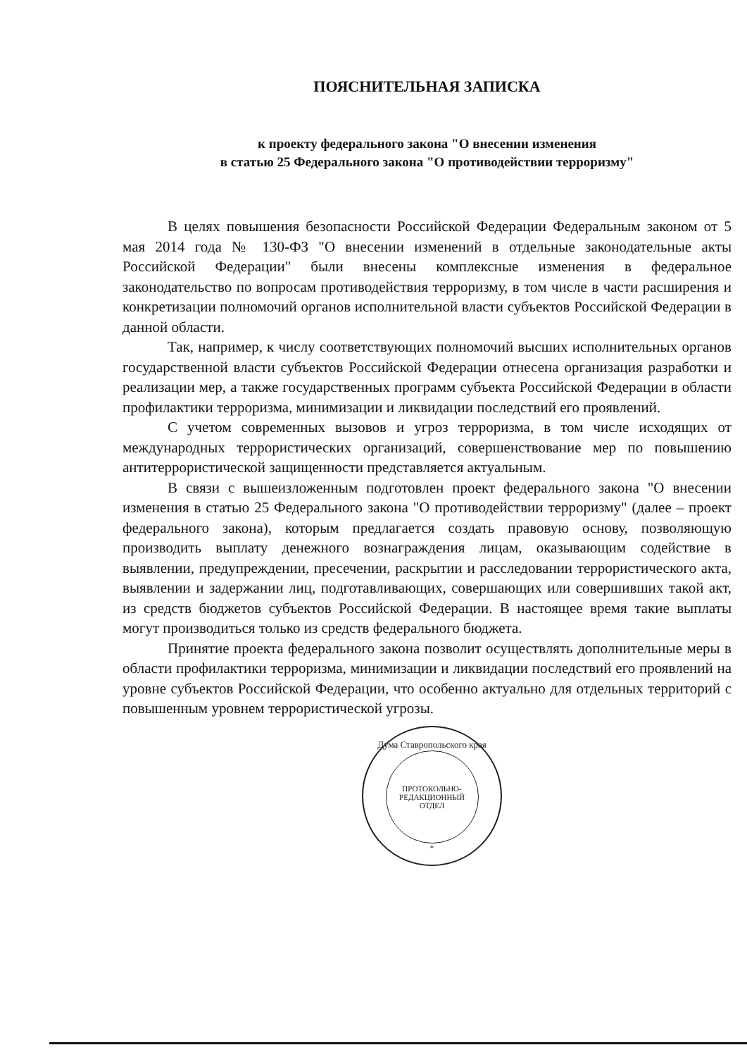ПОЯСНИТЕЛЬНАЯ ЗАПИСКА
к проекту федерального закона "О внесении изменения
в статью 25 Федерального закона "О противодействии терроризму"
В целях повышения безопасности Российской Федерации Федеральным законом от 5 мая 2014 года № 130-ФЗ "О внесении изменений в отдельные законодательные акты Российской Федерации" были внесены комплексные изменения в федеральное законодательство по вопросам противодействия терроризму, в том числе в части расширения и конкретизации полномочий органов исполнительной власти субъектов Российской Федерации в данной области.
Так, например, к числу соответствующих полномочий высших исполнительных органов государственной власти субъектов Российской Федерации отнесена организация разработки и реализации мер, а также государственных программ субъекта Российской Федерации в области профилактики терроризма, минимизации и ликвидации последствий его проявлений.
С учетом современных вызовов и угроз терроризма, в том числе исходящих от международных террористических организаций, совершенствование мер по повышению антитеррористической защищенности представляется актуальным.
В связи с вышеизложенным подготовлен проект федерального закона "О внесении изменения в статью 25 Федерального закона "О противодействии терроризму" (далее – проект федерального закона), которым предлагается создать правовую основу, позволяющую производить выплату денежного вознаграждения лицам, оказывающим содействие в выявлении, предупреждении, пресечении, раскрытии и расследовании террористического акта, выявлении и задержании лиц, подготавливающих, совершающих или совершивших такой акт, из средств бюджетов субъектов Российской Федерации. В настоящее время такие выплаты могут производиться только из средств федерального бюджета.
Принятие проекта федерального закона позволит осуществлять дополнительные меры в области профилактики терроризма, минимизации и ликвидации последствий его проявлений на уровне субъектов Российской Федерации, что особенно актуально для отдельных территорий с повышенным уровнем террористической угрозы.
Дума Ставропольского края
ПРОТОКОЛЬНО-
РЕДАКЦИОННЫЙ
ОТДЕЛ
*